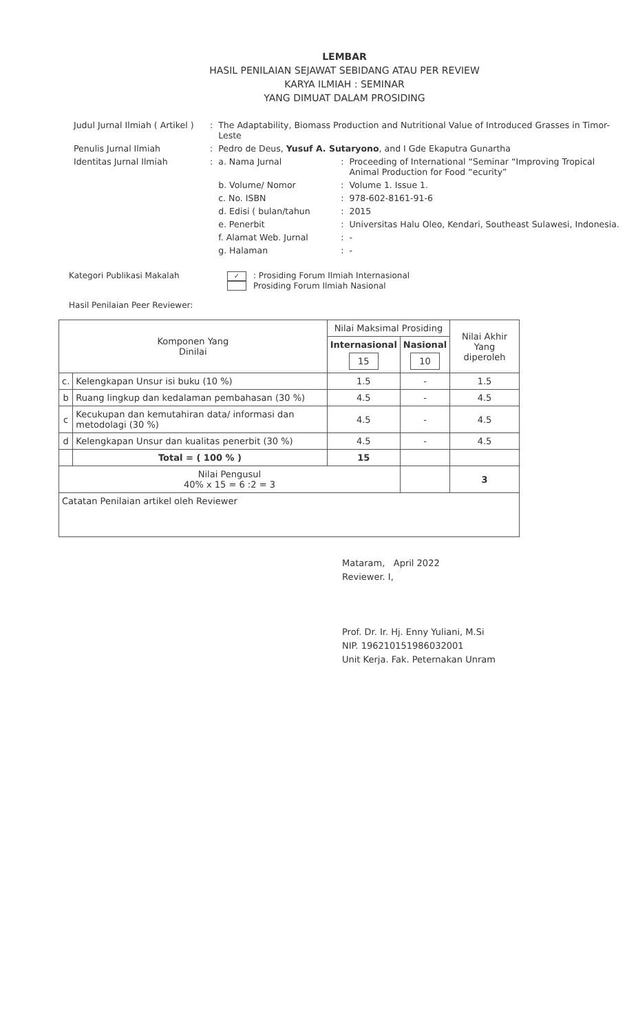LEMBAR
HASIL PENILAIAN SEJAWAT SEBIDANG ATAU PER REVIEW
KARYA ILMIAH : SEMINAR
YANG DIMUAT DALAM PROSIDING
| Judul Jurnal Ilmiah ( Artikel ) | : | The Adaptability, Biomass Production and Nutritional Value of Introduced Grasses in Timor-Leste | | |
| Penulis Jurnal Ilmiah | : | Pedro de Deus, Yusuf A. Sutaryono , and I Gde Ekaputra Gunartha | | |
| Identitas Jurnal Ilmiah | : | a. Nama Jurnal | : | Proceeding of International “Seminar “Improving Tropical Animal Production for Food “ecurity” |
| | | b. Volume/ Nomor | : | Volume 1. Issue 1. |
| | | c. No. ISBN | : | 978-602-8161-91-6 |
| | | d. Edisi ( bulan/tahun | : | 2015 |
| | | e. Penerbit | : | Universitas Halu Oleo, Kendari, Southeast Sulawesi, Indonesia. |
| | | f. Alamat Web. Jurnal | : | - |
| | | g. Halaman | : | - |
Kategori Publikasi Makalah ✓: Prosiding Forum Ilmiah Internasional
Prosiding Forum Ilmiah Nasional
Hasil Penilaian Peer Reviewer:
| Komponen Yang Dinilai | | Nilai Maksimal Prosiding | | Nilai Akhir Yang diperoleh |
| --- | --- | --- | --- | --- |
| | | Internasional 15 | Nasional 10 | |
| c. | Kelengkapan Unsur isi buku (10 %) | 1.5 | - | 1.5 |
| b | Ruang lingkup dan kedalaman pembahasan (30 %) | 4.5 | - | 4.5 |
| c | Kecukupan dan kemutahiran data/ informasi dan metodolagi (30 %) | 4.5 | - | 4.5 |
| d | Kelengkapan Unsur dan kualitas penerbit (30 %) | 4.5 | - | 4.5 |
| | Total = ( 100 % ) | 15 | | |
| Nilai Pengusul 40% x 15 = 6 :2 = 3 | | | | 3 |
| Catatan Penilaian artikel oleh Reviewer | | | | |
Mataram, April 2022
Reviewer. I,
Prof. Dr. Ir. Hj. Enny Yuliani, M.Si
NIP. 196210151986032001
Unit Kerja. Fak. Peternakan Unram